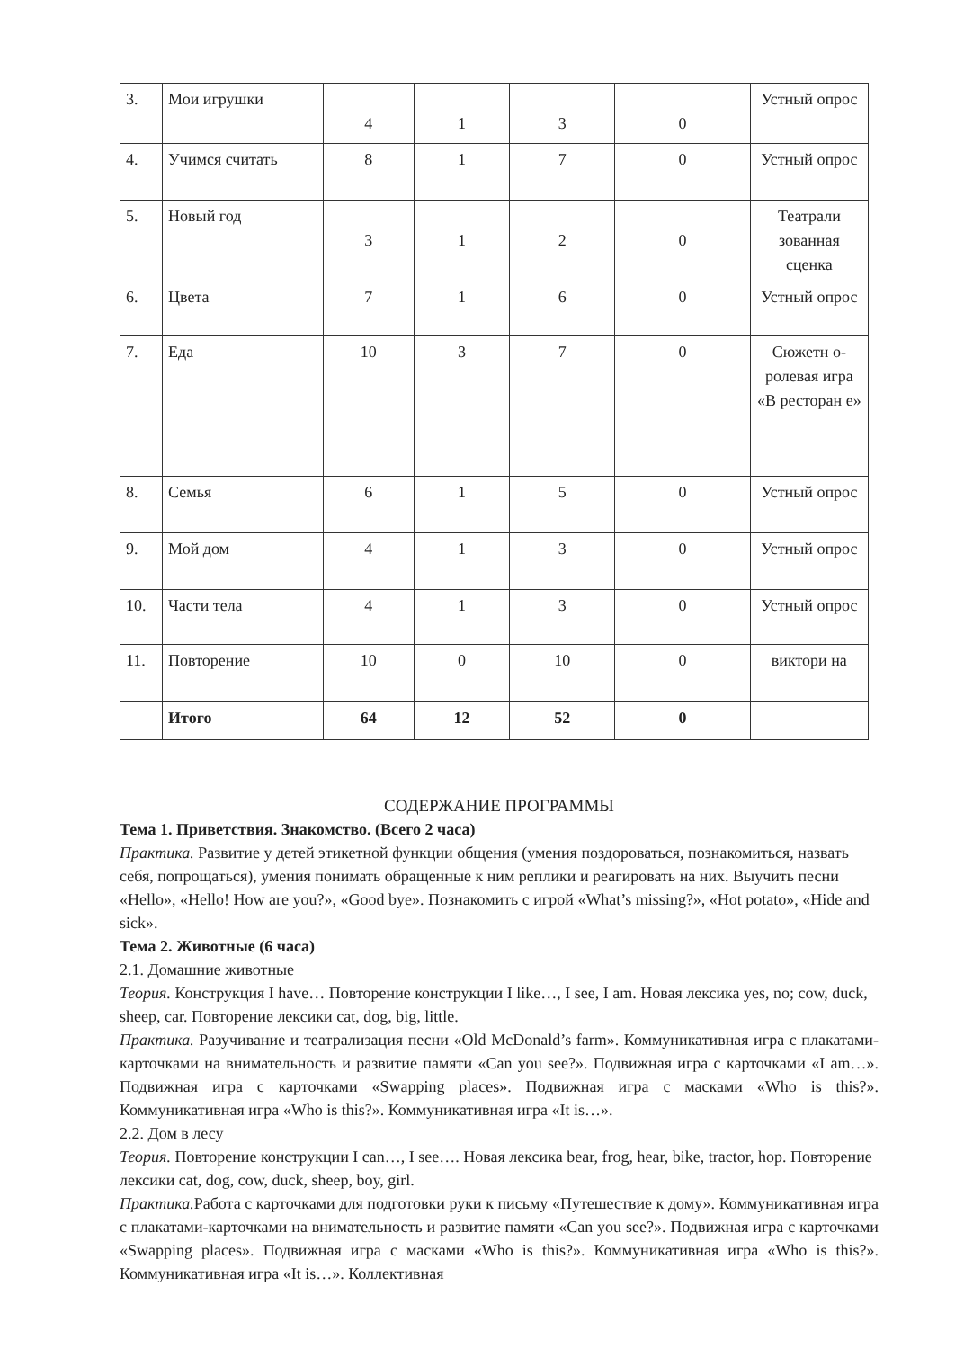| 3. | Мои игрушки | 4 | 1 | 3 | 0 | Устный опрос |
| 4. | Учимся считать | 8 | 1 | 7 | 0 | Устный опрос |
| 5. | Новый год | 3 | 1 | 2 | 0 | Театрали зованная сценка |
| 6. | Цвета | 7 | 1 | 6 | 0 | Устный опрос |
| 7. | Еда | 10 | 3 | 7 | 0 | Сюжетн о-ролевая игра «В ресторан е» |
| 8. | Семья | 6 | 1 | 5 | 0 | Устный опрос |
| 9. | Мой дом | 4 | 1 | 3 | 0 | Устный опрос |
| 10. | Части тела | 4 | 1 | 3 | 0 | Устный опрос |
| 11. | Повторение | 10 | 0 | 10 | 0 | виктори на |
| | Итого | 64 | 12 | 52 | 0 | |
СОДЕРЖАНИЕ ПРОГРАММЫ
Тема 1. Приветствия. Знакомство. (Всего 2 часа)
Практика. Развитие у детей этикетной функции общения (умения поздороваться, познакомиться, назвать себя, попрощаться), умения понимать обращенные к ним реплики и реагировать на них. Выучить песни «Hello», «Hello! How are you?», «Good bye». Познакомить с игрой «What’s missing?», «Hot potato», «Hide and sick».
Тема 2. Животные (6 часа)
2.1. Домашние животные
Теория. Конструкция I have… Повторение конструкции I like…, I see, I am. Новая лексика yes, no; cow, duck, sheep, car. Повторение лексики cat, dog, big, little.
Практика. Разучивание и театрализация песни «Old McDonald’s farm». Коммуникативная игра с плакатами-карточками на внимательность и развитие памяти «Can you see?». Подвижная игра с карточками «I am…». Подвижная игра с карточками «Swapping places». Подвижная игра с масками «Who is this?». Коммуникативная игра «Who is this?». Коммуникативная игра «It is…».
2.2. Дом в лесу
Теория. Повторение конструкции I can…, I see…. Новая лексика bear, frog, hear, bike, tractor, hop. Повторение лексики cat, dog, cow, duck, sheep, boy, girl.
Практика. Работа с карточками для подготовки руки к письму «Путешествие к дому». Коммуникативная игра с плакатами-карточками на внимательность и развитие памяти «Can you see?». Подвижная игра с карточками «Swapping places». Подвижная игра с масками «Who is this?». Коммуникативная игра «Who is this?». Коммуникативная игра «It is…». Коллективная